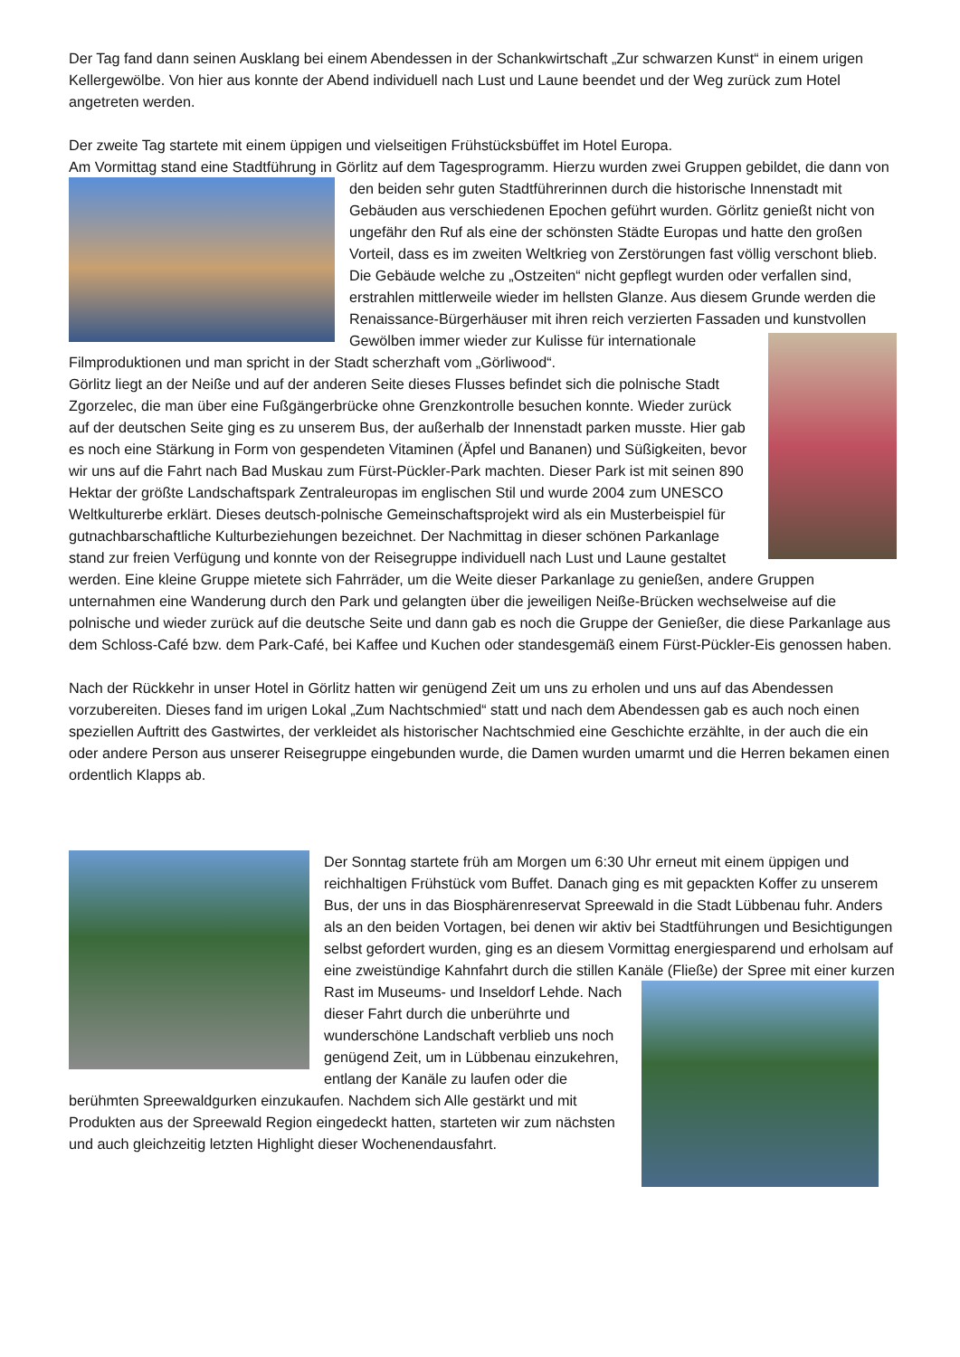Der Tag fand dann seinen Ausklang bei einem Abendessen in der Schankwirtschaft „Zur schwarzen Kunst“ in einem urigen Kellergewölbe. Von hier aus konnte der Abend individuell nach Lust und Laune beendet und der Weg zurück zum Hotel angetreten werden.
Der zweite Tag startete mit einem üppigen und vielseitigen Frühstücksbüffet im Hotel Europa.
Am Vormittag stand eine Stadtführung in Görlitz auf dem Tagesprogramm. Hierzu wurden zwei Gruppen gebildet, die dann von den beiden sehr guten Stadtführerinnen durch die historische Innenstadt mit Gebäuden aus verschiedenen Epochen geführt wurden. Görlitz genießt nicht von ungefähr den Ruf als eine der schönsten Städte Europas und hatte den großen Vorteil, dass es im zweiten Weltkrieg von Zerstörungen fast völlig verschont blieb. Die Gebäude welche zu „Ostzeiten“ nicht gepflegt wurden oder verfallen sind, erstrahlen mittlerweile wieder im hellsten Glanze. Aus diesem Grunde werden die Renaissance-Bürgerhäuser mit ihren reich verzierten Fassaden und kunstvollen Gewölben immer wieder zur Kulisse für internationale Filmproduktionen und man spricht in der Stadt scherzhaft vom „Görliwood“.
Görlitz liegt an der Neiße und auf der anderen Seite dieses Flusses befindet sich die polnische Stadt Zgorzelec, die man über eine Fußgängerbrücke ohne Grenzkontrolle besuchen konnte. Wieder zurück auf der deutschen Seite ging es zu unserem Bus, der außerhalb der Innenstadt parken musste. Hier gab es noch eine Stärkung in Form von gespendeten Vitaminen (Äpfel und Bananen) und Süßigkeiten, bevor wir uns auf die Fahrt nach Bad Muskau zum Fürst-Pückler-Park machten. Dieser Park ist mit seinen 890 Hektar der größte Landschaftspark Zentraleuropas im englischen Stil und wurde 2004 zum UNESCO Weltkulturerbe erklärt. Dieses deutsch-polnische Gemeinschaftsprojekt wird als ein Musterbeispiel für gutnachbarschaftliche Kulturbeziehungen bezeichnet. Der Nachmittag in dieser schönen Parkanlage stand zur freien Verfügung und konnte von der Reisegruppe individuell nach Lust und Laune gestaltet werden. Eine kleine Gruppe mietete sich Fahrräder, um die Weite dieser Parkanlage zu genießen, andere Gruppen unternahmen eine Wanderung durch den Park und gelangten über die jeweiligen Neiße-Brücken wechselweise auf die polnische und wieder zurück auf die deutsche Seite und dann gab es noch die Gruppe der Genießer, die diese Parkanlage aus dem Schloss-Café bzw. dem Park-Café, bei Kaffee und Kuchen oder standesgemäß einem Fürst-Pückler-Eis genossen haben.
Nach der Rückkehr in unser Hotel in Görlitz hatten wir genügend Zeit um uns zu erholen und uns auf das Abendessen vorzubereiten. Dieses fand im urigen Lokal „Zum Nachtschmied“ statt und nach dem Abendessen gab es auch noch einen speziellen Auftritt des Gastwirtes, der verkleidet als historischer Nachtschmied eine Geschichte erzählte, in der auch die ein oder andere Person aus unserer Reisegruppe eingebunden wurde, die Damen wurden umarmt und die Herren bekamen einen ordentlich Klapps ab.
Der Sonntag startete früh am Morgen um 6:30 Uhr erneut mit einem üppigen und reichhaltigen Frühstück vom Buffet. Danach ging es mit gepackten Koffer zu unserem Bus, der uns in das Biosphärenreservat Spreewald in die Stadt Lübbenau fuhr. Anders als an den beiden Vortagen, bei denen wir aktiv bei Stadtführungen und Besichtigungen selbst gefordert wurden, ging es an diesem Vormittag energiesparend und erholsam auf eine zweistündige Kahnfahrt durch die stillen Kanäle (Fließe) der Spree mit einer kurzen Rast im Museums- und Inseldorf Lehde. Nach dieser Fahrt durch die unberührte und wunderschöne Landschaft verblieb uns noch genügend Zeit, um in Lübbenau einzukehren, entlang der Kanäle zu laufen oder die berühmten Spreewaldgurken einzukaufen. Nachdem sich Alle gestärkt und mit Produkten aus der Spreewald Region eingedeckt hatten, starteten wir zum nächsten und auch gleichzeitig letzten Highlight dieser Wochenendausfahrt.